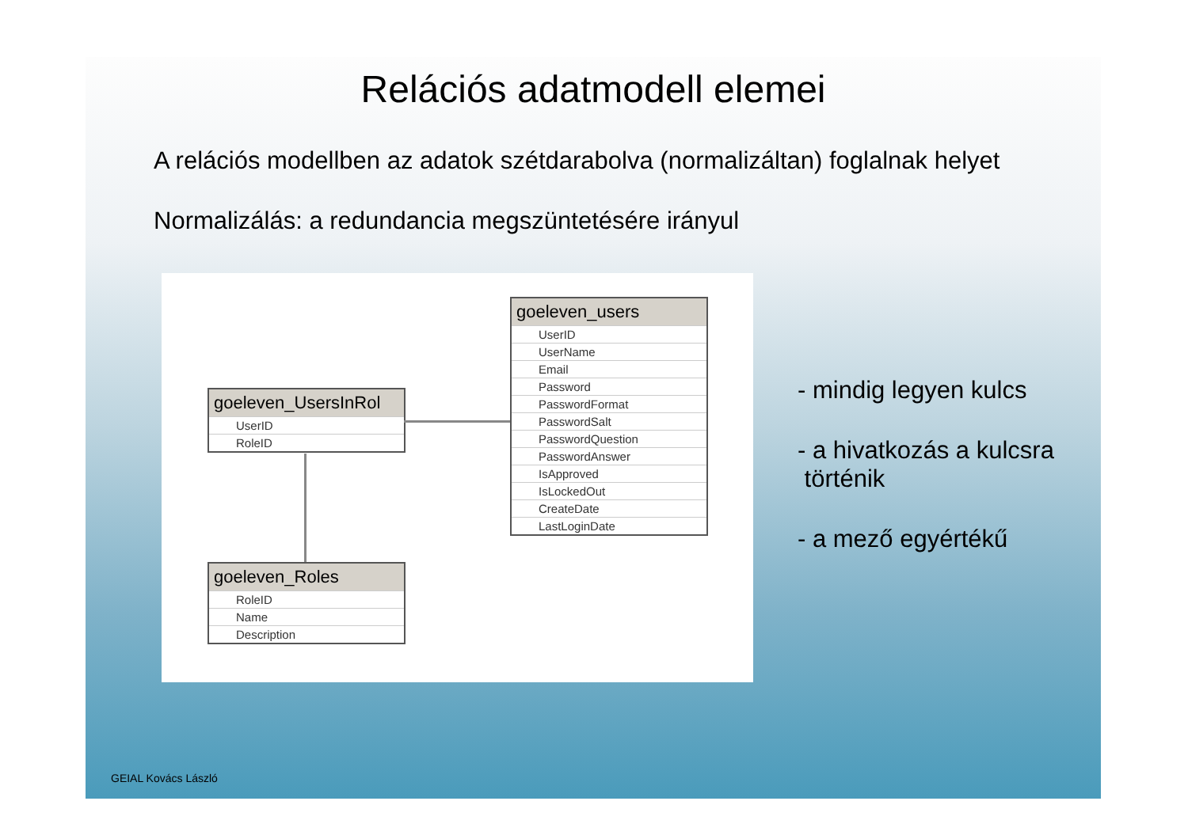Relációs adatmodell elemei
A relációs modellben az adatok szétdarabolva (normalizáltan) foglalnak helyet
Normalizálás: a redundancia megszüntetésére irányul
goeleven_UsersInRol
UserID
RoleID
goeleven_Roles
RoleID
Name
Description
goeleven_users
UserID
UserName
Email
Password
PasswordFormat
PasswordSalt
PasswordQuestion
PasswordAnswer
IsApproved
IsLockedOut
CreateDate
LastLoginDate
- mindig legyen kulcs
- a hivatkozás a kulcsra
történik
- a mező egyértékű
GEIAL Kovács László